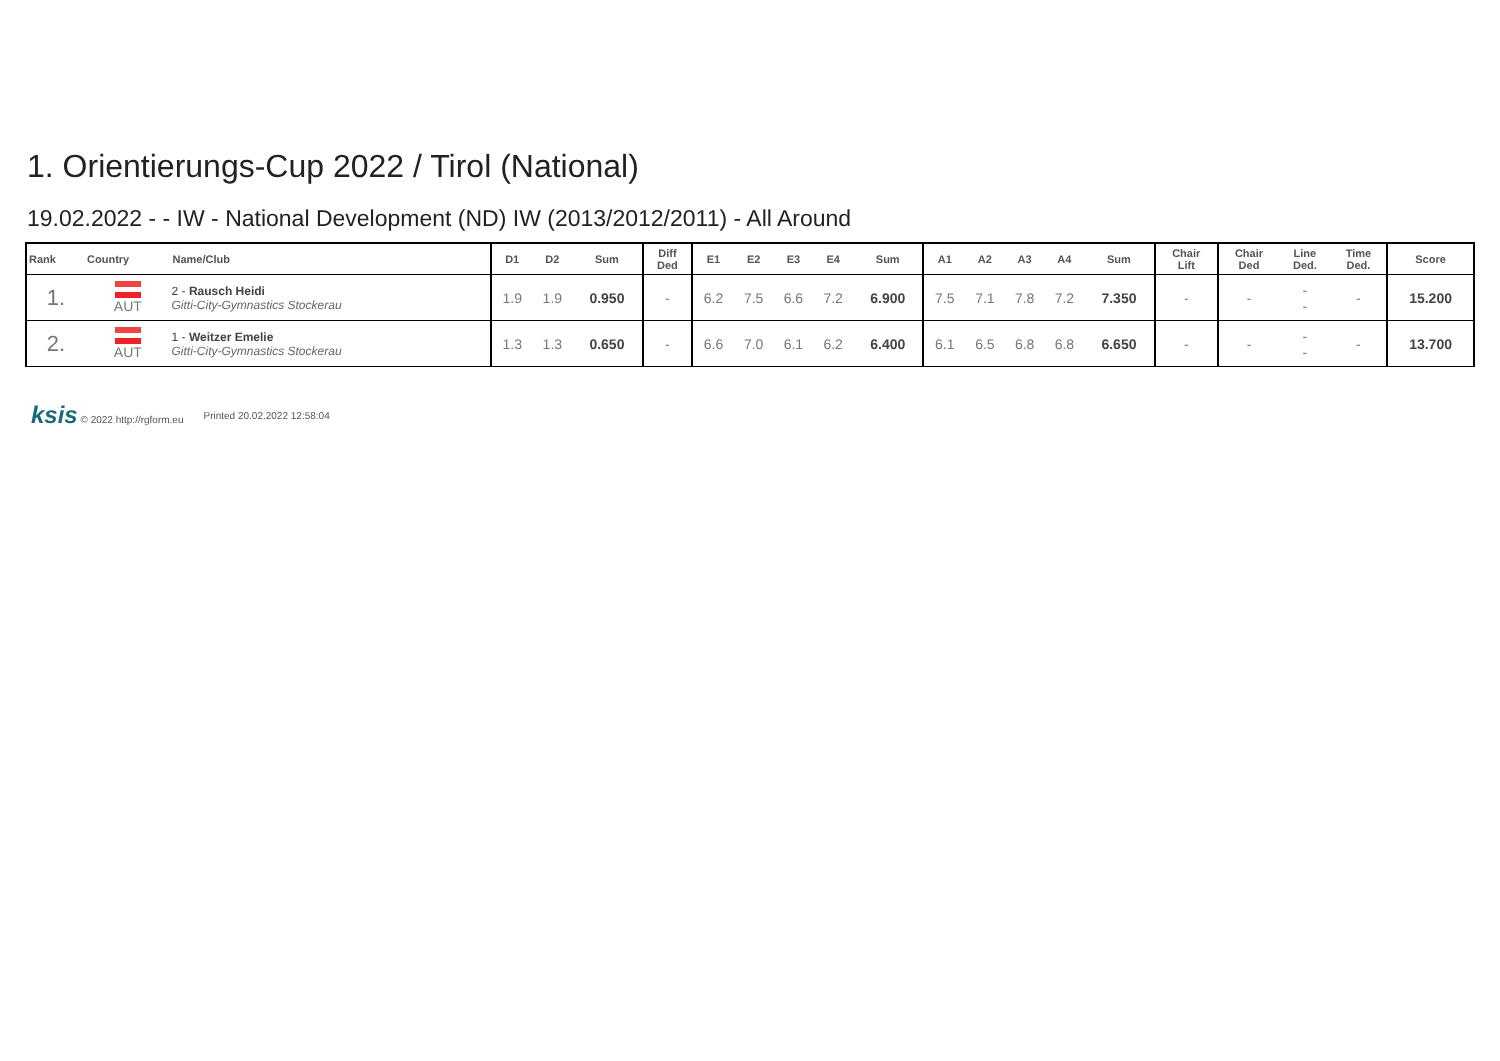1. Orientierungs-Cup 2022 / Tirol (National)
19.02.2022 - - IW - National Development (ND) IW (2013/2012/2011) - All Around
| Rank | Country | Name/Club | D1 | D2 | Sum | Diff Ded | E1 | E2 | E3 | E4 | Sum | A1 | A2 | A3 | A4 | Sum | Chair Lift | Chair Ded | Line Ded. | Time Ded. | Score |
| --- | --- | --- | --- | --- | --- | --- | --- | --- | --- | --- | --- | --- | --- | --- | --- | --- | --- | --- | --- | --- | --- |
| 1. | AUT | 2 - Rausch Heidi Gitti-City-Gymnastics Stockerau | 1.9 | 1.9 | 0.950 | - | 6.2 | 7.5 | 6.6 | 7.2 | 6.900 | 7.5 | 7.1 | 7.8 | 7.2 | 7.350 | - | - | - - | - | 15.200 |
| 2. | AUT | 1 - Weitzer Emelie Gitti-City-Gymnastics Stockerau | 1.3 | 1.3 | 0.650 | - | 6.6 | 7.0 | 6.1 | 6.2 | 6.400 | 6.1 | 6.5 | 6.8 | 6.8 | 6.650 | - | - | - - | - | 13.700 |
ksis © 2022 http://rgform.eu Printed 20.02.2022 12:58:04